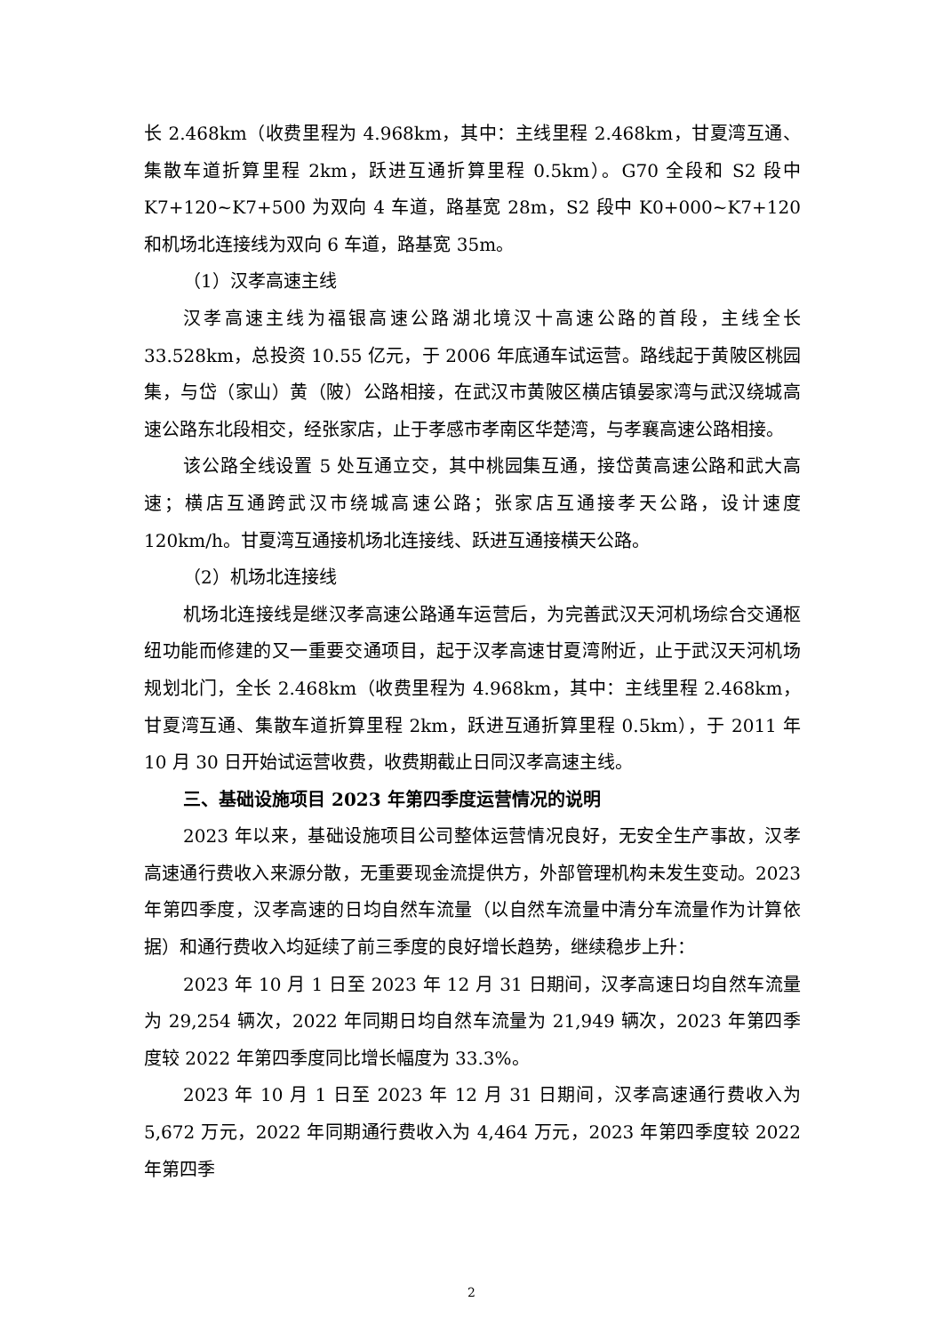长 2.468km（收费里程为 4.968km，其中：主线里程 2.468km，甘夏湾互通、集散车道折算里程 2km，跃进互通折算里程 0.5km）。G70 全段和 S2 段中 K7+120~K7+500 为双向 4 车道，路基宽 28m，S2 段中 K0+000~K7+120 和机场北连接线为双向 6 车道，路基宽 35m。
（1）汉孝高速主线
汉孝高速主线为福银高速公路湖北境汉十高速公路的首段，主线全长 33.528km，总投资 10.55 亿元，于 2006 年底通车试运营。路线起于黄陂区桃园集，与岱（家山）黄（陂）公路相接，在武汉市黄陂区横店镇晏家湾与武汉绕城高速公路东北段相交，经张家店，止于孝感市孝南区华楚湾，与孝襄高速公路相接。
该公路全线设置 5 处互通立交，其中桃园集互通，接岱黄高速公路和武大高速；横店互通跨武汉市绕城高速公路；张家店互通接孝天公路，设计速度 120km/h。甘夏湾互通接机场北连接线、跃进互通接横天公路。
（2）机场北连接线
机场北连接线是继汉孝高速公路通车运营后，为完善武汉天河机场综合交通枢纽功能而修建的又一重要交通项目，起于汉孝高速甘夏湾附近，止于武汉天河机场规划北门，全长 2.468km（收费里程为 4.968km，其中：主线里程 2.468km，甘夏湾互通、集散车道折算里程 2km，跃进互通折算里程 0.5km），于 2011 年 10 月 30 日开始试运营收费，收费期截止日同汉孝高速主线。
三、基础设施项目 2023 年第四季度运营情况的说明
2023 年以来，基础设施项目公司整体运营情况良好，无安全生产事故，汉孝高速通行费收入来源分散，无重要现金流提供方，外部管理机构未发生变动。2023 年第四季度，汉孝高速的日均自然车流量（以自然车流量中清分车流量作为计算依据）和通行费收入均延续了前三季度的良好增长趋势，继续稳步上升：
2023 年 10 月 1 日至 2023 年 12 月 31 日期间，汉孝高速日均自然车流量为 29,254 辆次，2022 年同期日均自然车流量为 21,949 辆次，2023 年第四季度较 2022 年第四季度同比增长幅度为 33.3%。
2023 年 10 月 1 日至 2023 年 12 月 31 日期间，汉孝高速通行费收入为 5,672 万元，2022 年同期通行费收入为 4,464 万元，2023 年第四季度较 2022 年第四季
2